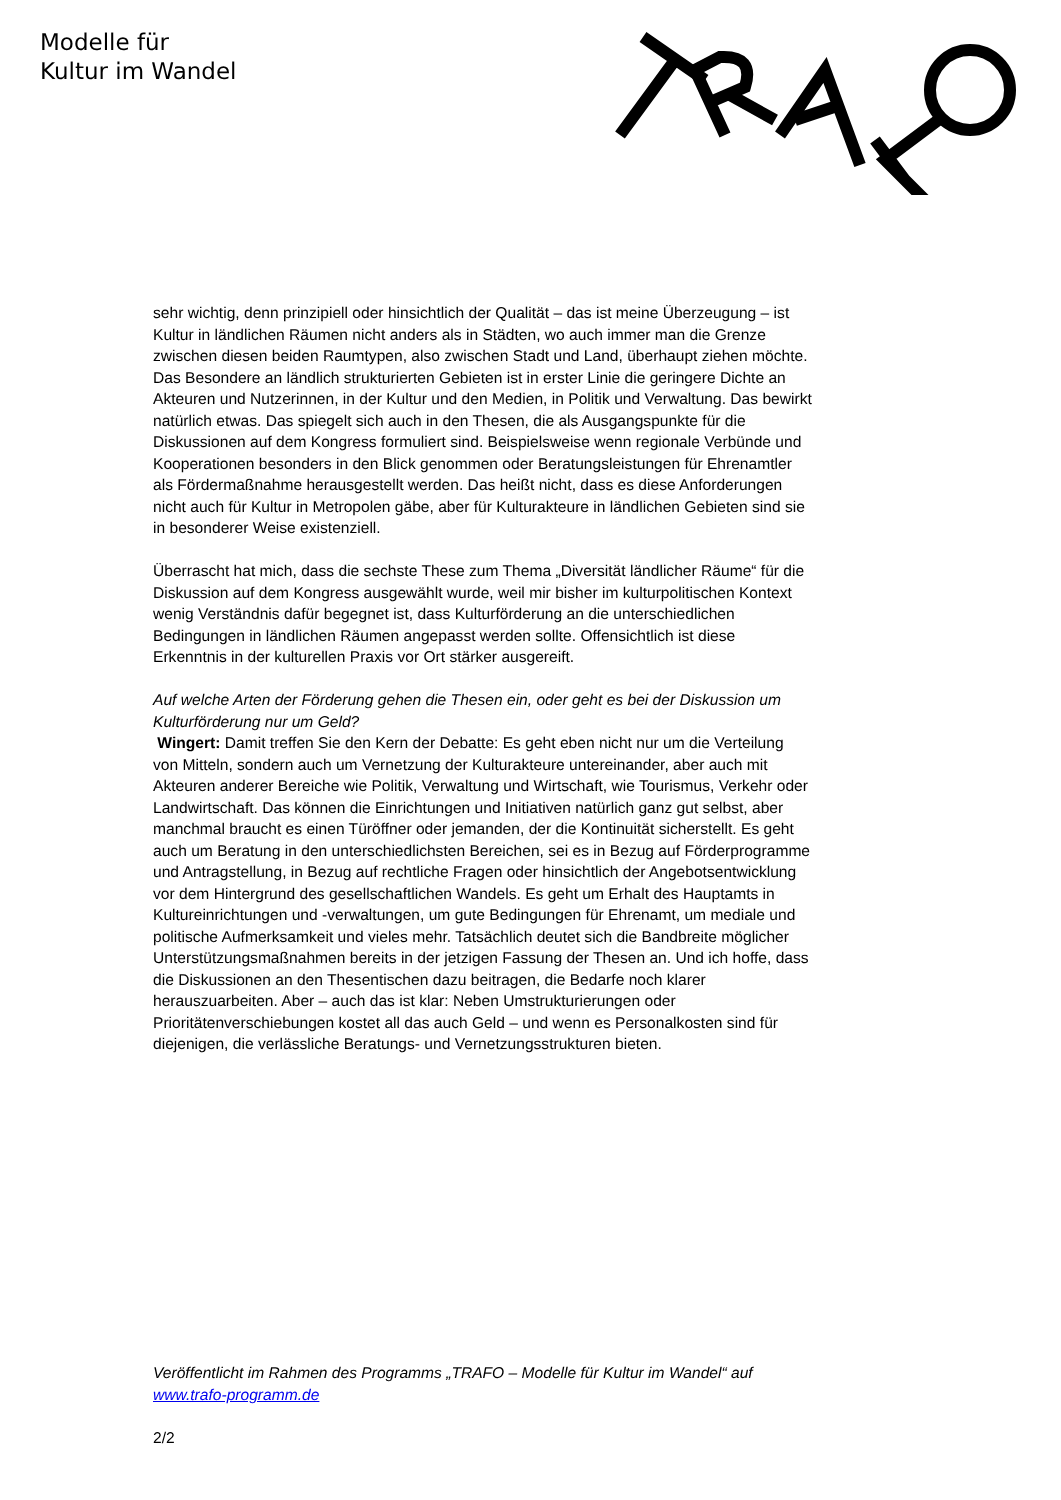Modelle für
Kultur im Wandel
sehr wichtig, denn prinzipiell oder hinsichtlich der Qualität – das ist meine Überzeugung – ist Kultur in ländlichen Räumen nicht anders als in Städten, wo auch immer man die Grenze zwischen diesen beiden Raumtypen, also zwischen Stadt und Land, überhaupt ziehen möchte. Das Besondere an ländlich strukturierten Gebieten ist in erster Linie die geringere Dichte an Akteuren und Nutzerinnen, in der Kultur und den Medien, in Politik und Verwaltung. Das bewirkt natürlich etwas. Das spiegelt sich auch in den Thesen, die als Ausgangspunkte für die Diskussionen auf dem Kongress formuliert sind. Beispielsweise wenn regionale Verbünde und Kooperationen besonders in den Blick genommen oder Beratungsleistungen für Ehrenamtler als Fördermaßnahme herausgestellt werden. Das heißt nicht, dass es diese Anforderungen nicht auch für Kultur in Metropolen gäbe, aber für Kulturakteure in ländlichen Gebieten sind sie in besonderer Weise existenziell.
Überrascht hat mich, dass die sechste These zum Thema „Diversität ländlicher Räume“ für die Diskussion auf dem Kongress ausgewählt wurde, weil mir bisher im kulturpolitischen Kontext wenig Verständnis dafür begegnet ist, dass Kulturförderung an die unterschiedlichen Bedingungen in ländlichen Räumen angepasst werden sollte. Offensichtlich ist diese Erkenntnis in der kulturellen Praxis vor Ort stärker ausgereift.
Auf welche Arten der Förderung gehen die Thesen ein, oder geht es bei der Diskussion um Kulturförderung nur um Geld?
Wingert: Damit treffen Sie den Kern der Debatte: Es geht eben nicht nur um die Verteilung von Mitteln, sondern auch um Vernetzung der Kulturakteure untereinander, aber auch mit Akteuren anderer Bereiche wie Politik, Verwaltung und Wirtschaft, wie Tourismus, Verkehr oder Landwirtschaft. Das können die Einrichtungen und Initiativen natürlich ganz gut selbst, aber manchmal braucht es einen Türöffner oder jemanden, der die Kontinuität sicherstellt. Es geht auch um Beratung in den unterschiedlichsten Bereichen, sei es in Bezug auf Förderprogramme und Antragstellung, in Bezug auf rechtliche Fragen oder hinsichtlich der Angebotsentwicklung vor dem Hintergrund des gesellschaftlichen Wandels. Es geht um Erhalt des Hauptamts in Kultureinrichtungen und -verwaltungen, um gute Bedingungen für Ehrenamt, um mediale und politische Aufmerksamkeit und vieles mehr. Tatsächlich deutet sich die Bandbreite möglicher Unterstützungsmaßnahmen bereits in der jetzigen Fassung der Thesen an. Und ich hoffe, dass die Diskussionen an den Thesentischen dazu beitragen, die Bedarfe noch klarer herauszuarbeiten. Aber – auch das ist klar: Neben Umstrukturierungen oder Prioritätenverschiebungen kostet all das auch Geld – und wenn es Personalkosten sind für diejenigen, die verlässliche Beratungs- und Vernetzungsstrukturen bieten.
Veröffentlicht im Rahmen des Programms „TRAFO – Modelle für Kultur im Wandel“ auf www.trafo-programm.de
2/2